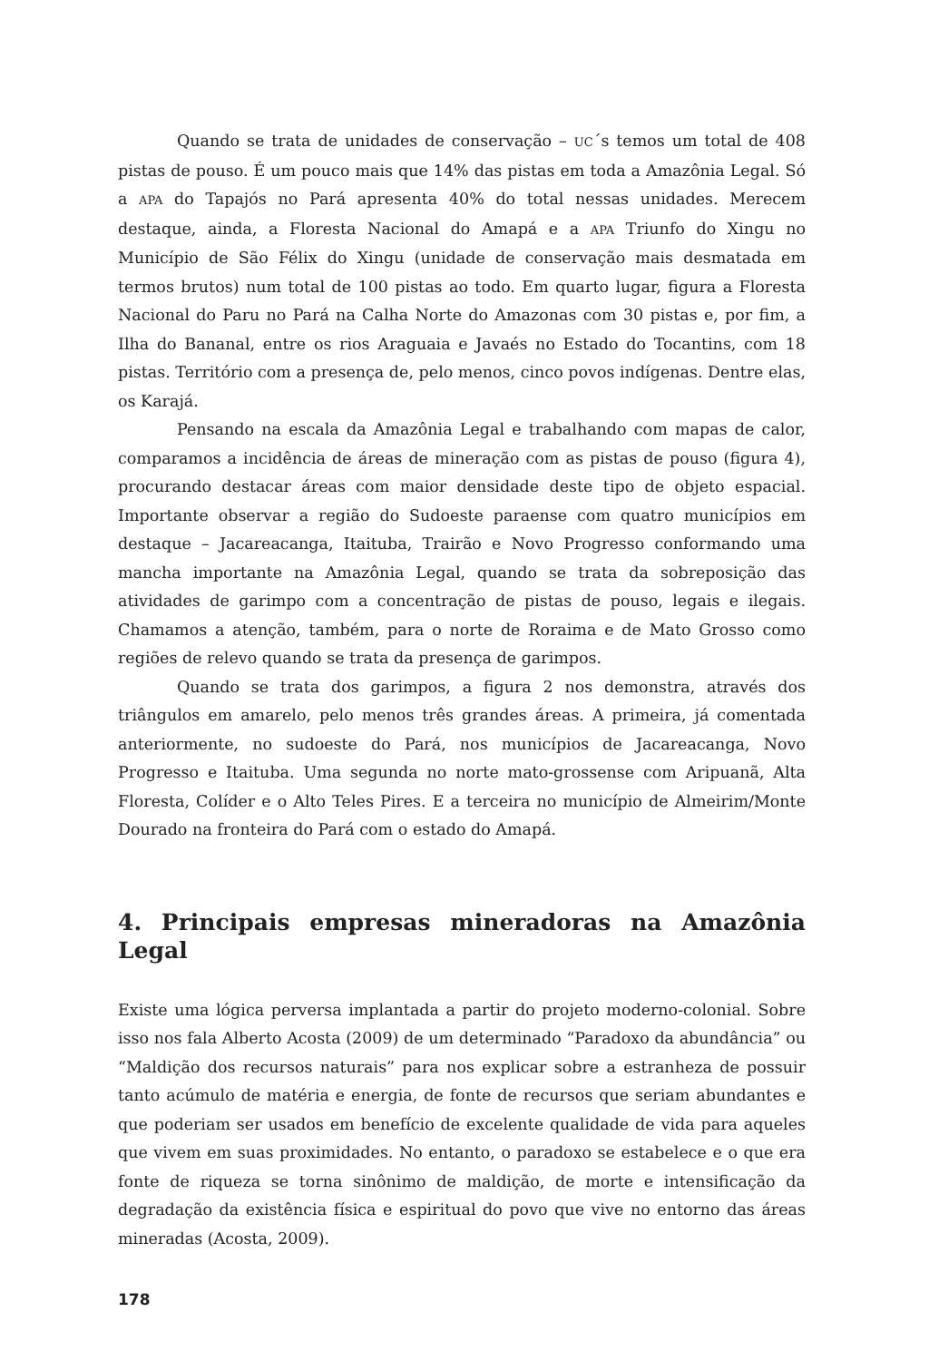Quando se trata de unidades de conservação – UC´s temos um total de 408 pistas de pouso. É um pouco mais que 14% das pistas em toda a Amazônia Legal. Só a APA do Tapajós no Pará apresenta 40% do total nessas unidades. Merecem destaque, ainda, a Floresta Nacional do Amapá e a APA Triunfo do Xingu no Município de São Félix do Xingu (unidade de conservação mais desmatada em termos brutos) num total de 100 pistas ao todo. Em quarto lugar, figura a Floresta Nacional do Paru no Pará na Calha Norte do Amazonas com 30 pistas e, por fim, a Ilha do Bananal, entre os rios Araguaia e Javaés no Estado do Tocantins, com 18 pistas. Território com a presença de, pelo menos, cinco povos indígenas. Dentre elas, os Karajá.
Pensando na escala da Amazônia Legal e trabalhando com mapas de calor, comparamos a incidência de áreas de mineração com as pistas de pouso (figura 4), procurando destacar áreas com maior densidade deste tipo de objeto espacial. Importante observar a região do Sudoeste paraense com quatro municípios em destaque – Jacareacanga, Itaituba, Trairão e Novo Progresso conformando uma mancha importante na Amazônia Legal, quando se trata da sobreposição das atividades de garimpo com a concentração de pistas de pouso, legais e ilegais. Chamamos a atenção, também, para o norte de Roraima e de Mato Grosso como regiões de relevo quando se trata da presença de garimpos.
Quando se trata dos garimpos, a figura 2 nos demonstra, através dos triângulos em amarelo, pelo menos três grandes áreas. A primeira, já comentada anteriormente, no sudoeste do Pará, nos municípios de Jacareacanga, Novo Progresso e Itaituba. Uma segunda no norte mato-grossense com Aripuanã, Alta Floresta, Colíder e o Alto Teles Pires. E a terceira no município de Almeirim/Monte Dourado na fronteira do Pará com o estado do Amapá.
4. Principais empresas mineradoras na Amazônia Legal
Existe uma lógica perversa implantada a partir do projeto moderno-colonial. Sobre isso nos fala Alberto Acosta (2009) de um determinado “Paradoxo da abundância” ou “Maldição dos recursos naturais” para nos explicar sobre a estranheza de possuir tanto acúmulo de matéria e energia, de fonte de recursos que seriam abundantes e que poderiam ser usados em benefício de excelente qualidade de vida para aqueles que vivem em suas proximidades. No entanto, o paradoxo se estabelece e o que era fonte de riqueza se torna sinônimo de maldição, de morte e intensificação da degradação da existência física e espiritual do povo que vive no entorno das áreas mineradas (Acosta, 2009).
178